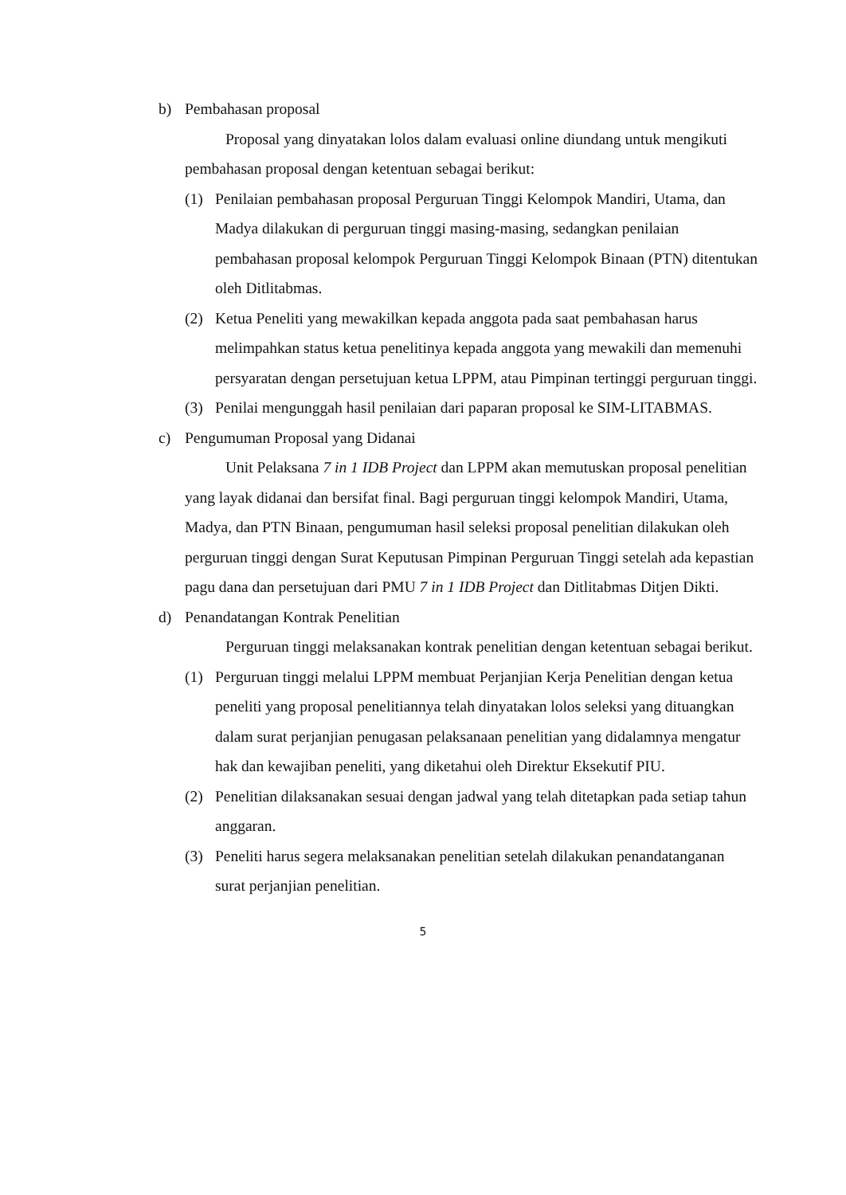b) Pembahasan proposal
Proposal yang dinyatakan lolos dalam evaluasi online diundang untuk mengikuti pembahasan proposal dengan ketentuan sebagai berikut:
(1) Penilaian pembahasan proposal Perguruan Tinggi Kelompok Mandiri, Utama, dan Madya dilakukan di perguruan tinggi masing-masing, sedangkan penilaian pembahasan proposal kelompok Perguruan Tinggi Kelompok Binaan (PTN) ditentukan oleh Ditlitabmas.
(2) Ketua Peneliti yang mewakilkan kepada anggota pada saat pembahasan harus melimpahkan status ketua penelitinya kepada anggota yang mewakili dan memenuhi persyaratan dengan persetujuan ketua LPPM, atau Pimpinan tertinggi perguruan tinggi.
(3) Penilai mengunggah hasil penilaian dari paparan proposal ke SIM-LITABMAS.
c) Pengumuman Proposal yang Didanai
Unit Pelaksana 7 in 1 IDB Project dan LPPM akan memutuskan proposal penelitian yang layak didanai dan bersifat final. Bagi perguruan tinggi kelompok Mandiri, Utama, Madya, dan PTN Binaan, pengumuman hasil seleksi proposal penelitian dilakukan oleh perguruan tinggi dengan Surat Keputusan Pimpinan Perguruan Tinggi setelah ada kepastian pagu dana dan persetujuan dari PMU 7 in 1 IDB Project dan Ditlitabmas Ditjen Dikti.
d) Penandatangan Kontrak Penelitian
Perguruan tinggi melaksanakan kontrak penelitian dengan ketentuan sebagai berikut.
(1) Perguruan tinggi melalui LPPM membuat Perjanjian Kerja Penelitian dengan ketua peneliti yang proposal penelitiannya telah dinyatakan lolos seleksi yang dituangkan dalam surat perjanjian penugasan pelaksanaan penelitian yang didalamnya mengatur hak dan kewajiban peneliti, yang diketahui oleh Direktur Eksekutif PIU.
(2) Penelitian dilaksanakan sesuai dengan jadwal yang telah ditetapkan pada setiap tahun anggaran.
(3) Peneliti harus segera melaksanakan penelitian setelah dilakukan penandatanganan surat perjanjian penelitian.
5